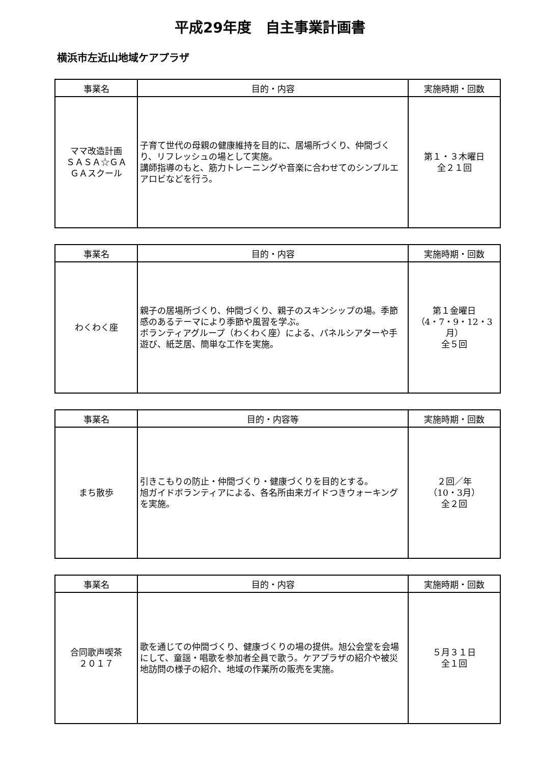平成29年度　自主事業計画書
横浜市左近山地域ケアプラザ
| 事業名 | 目的・内容 | 実施時期・回数 |
| --- | --- | --- |
| ママ改造計画 ＳＡＳＡ☆ＧＡ ＧＡスクール | 子育て世代の母親の健康維持を目的に、居場所づくり、仲間づくり、リフレッシュの場として実施。 講師指導のもと、筋力トレーニングや音楽に合わせてのシンプルエアロビなどを行う。 | 第１・３木曜日 全２１回 |
| 事業名 | 目的・内容 | 実施時期・回数 |
| --- | --- | --- |
| わくわく座 | 親子の居場所づくり、仲間づくり、親子のスキンシップの場。季節感のあるテーマにより季節や風習を学ぶ。 ボランティアグループ（わくわく座）による、パネルシアターや手遊び、紙芝居、簡単な工作を実施。 | 第１金曜日 （4・7・9・12・3月） 全５回 |
| 事業名 | 目的・内容等 | 実施時期・回数 |
| --- | --- | --- |
| まち散歩 | 引きこもりの防止・仲間づくり・健康づくりを目的とする。 旭ガイドボランティアによる、各名所由来ガイドつきウォーキングを実施。 | ２回／年 （10・3月） 全２回 |
| 事業名 | 目的・内容 | 実施時期・回数 |
| --- | --- | --- |
| 合同歌声喫茶 ２０１７ | 歌を通じての仲間づくり、健康づくりの場の提供。旭公会堂を会場にして、童謡・唱歌を参加者全員で歌う。ケアプラザの紹介や被災地訪問の様子の紹介、地域の作業所の販売を実施。 | ５月３１日 全１回 |